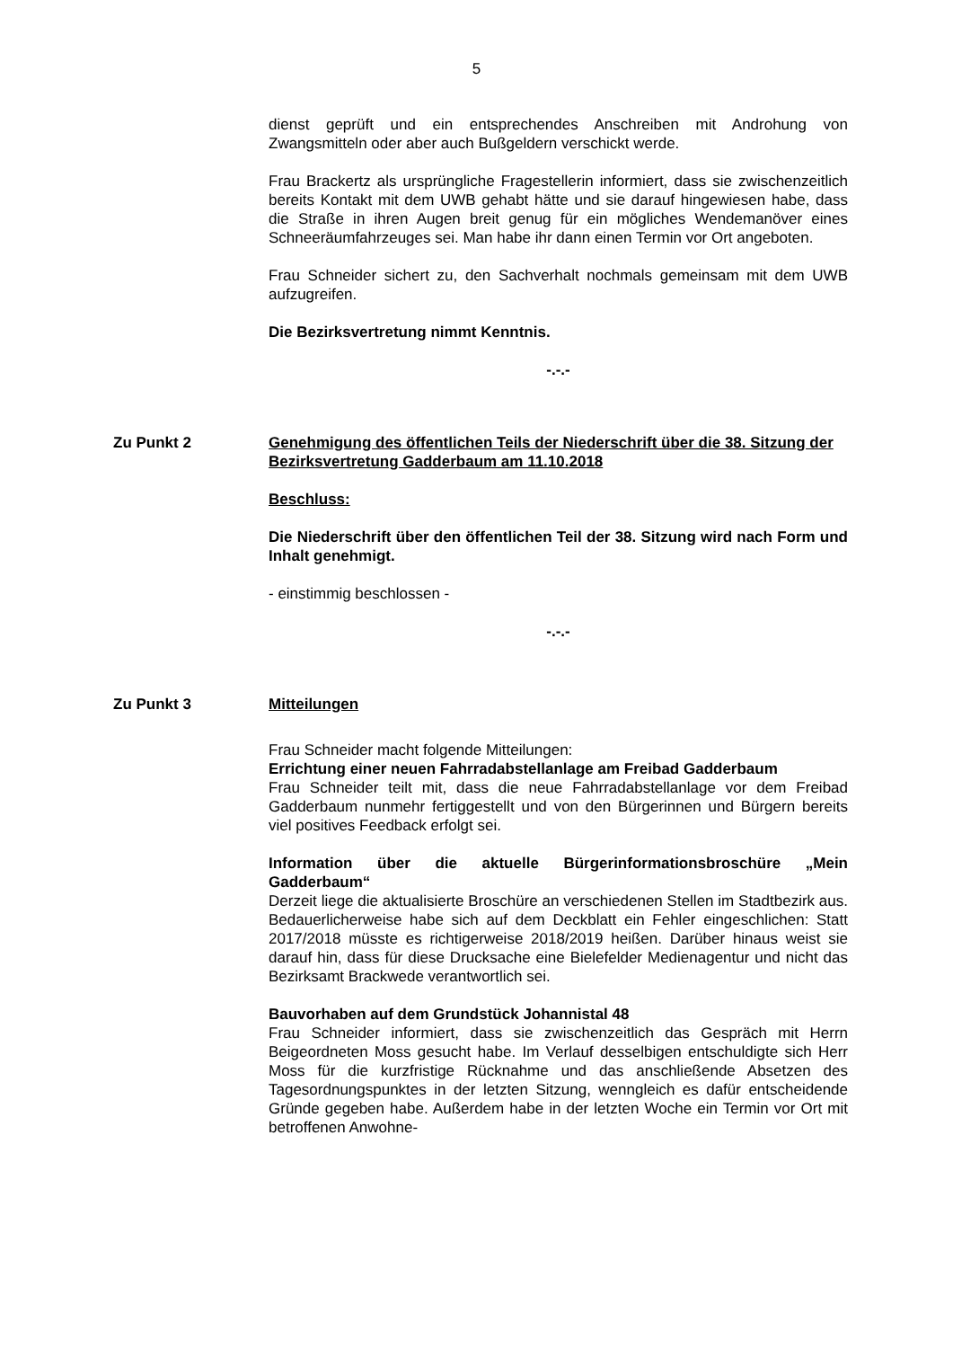5
dienst geprüft und ein entsprechendes Anschreiben mit Androhung von Zwangsmitteln oder aber auch Bußgeldern verschickt werde.
Frau Brackertz als ursprüngliche Fragestellerin informiert, dass sie zwischenzeitlich bereits Kontakt mit dem UWB gehabt hätte und sie darauf hingewiesen habe, dass die Straße in ihren Augen breit genug für ein mögliches Wendemanöver eines Schneeräumfahrzeuges sei. Man habe ihr dann einen Termin vor Ort angeboten.
Frau Schneider sichert zu, den Sachverhalt nochmals gemeinsam mit dem UWB aufzugreifen.
Die Bezirksvertretung nimmt Kenntnis.
-.-.-
Zu Punkt 2 Genehmigung des öffentlichen Teils der Niederschrift über die 38. Sitzung der Bezirksvertretung Gadderbaum am 11.10.2018
Beschluss:
Die Niederschrift über den öffentlichen Teil der 38. Sitzung wird nach Form und Inhalt genehmigt.
- einstimmig beschlossen -
-.-.-
Zu Punkt 3 Mitteilungen
Frau Schneider macht folgende Mitteilungen:
Errichtung einer neuen Fahrradabstellanlage am Freibad Gadderbaum
Frau Schneider teilt mit, dass die neue Fahrradabstellanlage vor dem Freibad Gadderbaum nunmehr fertiggestellt und von den Bürgerinnen und Bürgern bereits viel positives Feedback erfolgt sei.
Information über die aktuelle Bürgerinformationsbroschüre „Mein Gadderbaum“
Derzeit liege die aktualisierte Broschüre an verschiedenen Stellen im Stadtbezirk aus. Bedauerlicherweise habe sich auf dem Deckblatt ein Fehler eingeschlichen: Statt 2017/2018 müsste es richtigerweise 2018/2019 heißen. Darüber hinaus weist sie darauf hin, dass für diese Drucksache eine Bielefelder Medienagentur und nicht das Bezirksamt Brackwede verantwortlich sei.
Bauvorhaben auf dem Grundstück Johannistal 48
Frau Schneider informiert, dass sie zwischenzeitlich das Gespräch mit Herrn Beigeordneten Moss gesucht habe. Im Verlauf desselbigen entschuldigte sich Herr Moss für die kurzfristige Rücknahme und das anschließende Absetzen des Tagesordnungspunktes in der letzten Sitzung, wenngleich es dafür entscheidende Gründe gegeben habe. Außerdem habe in der letzten Woche ein Termin vor Ort mit betroffenen Anwohne-